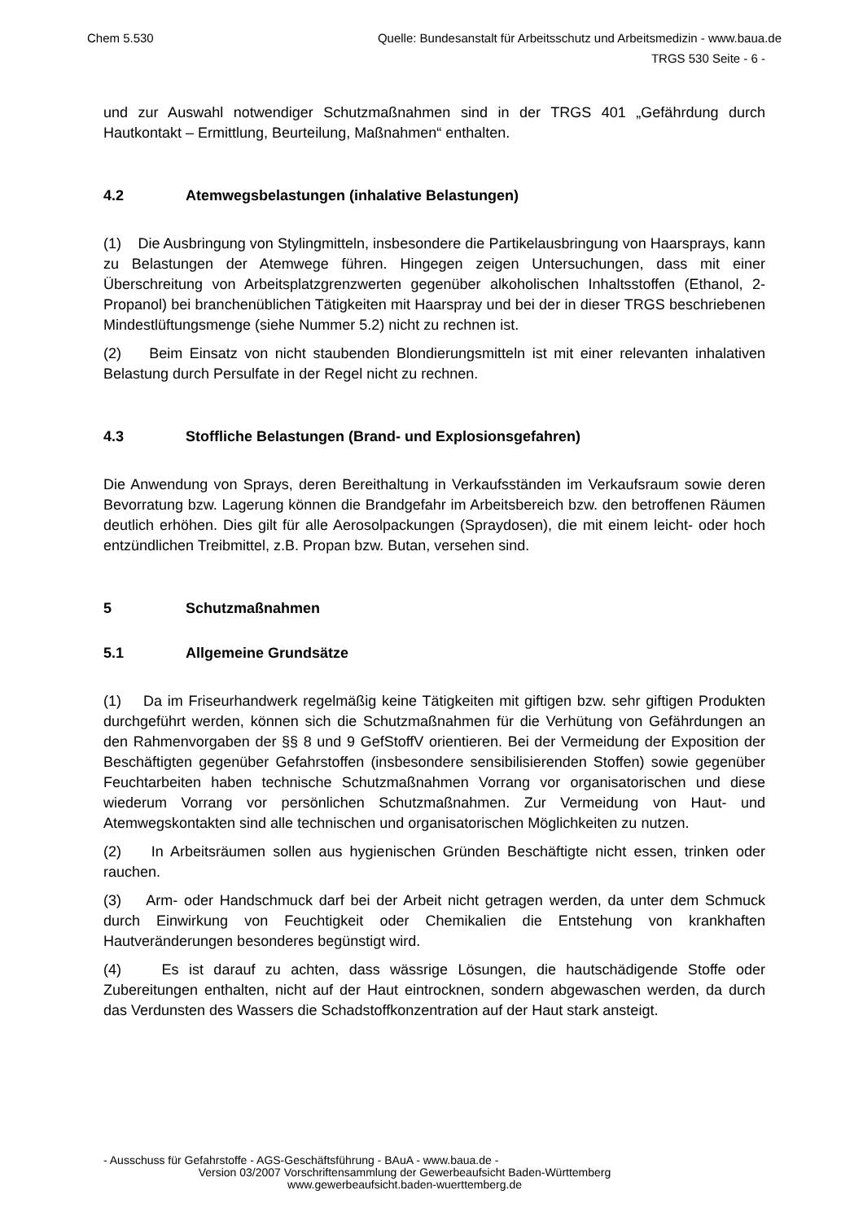Chem 5.530 Quelle: Bundesanstalt für Arbeitsschutz und Arbeitsmedizin - www.baua.de
TRGS 530 Seite - 6 -
und zur Auswahl notwendiger Schutzmaßnahmen sind in der TRGS 401 „Gefährdung durch Hautkontakt – Ermittlung, Beurteilung, Maßnahmen“ enthalten.
4.2 Atemwegsbelastungen (inhalative Belastungen)
(1) Die Ausbringung von Stylingmitteln, insbesondere die Partikelausbringung von Haarsprays, kann zu Belastungen der Atemwege führen. Hingegen zeigen Untersuchungen, dass mit einer Überschreitung von Arbeitsplatzgrenzwerten gegenüber alkoholischen Inhaltsstoffen (Ethanol, 2-Propanol) bei branchenüblichen Tätigkeiten mit Haarspray und bei der in dieser TRGS beschriebenen Mindestlüftungsmenge (siehe Nummer 5.2) nicht zu rechnen ist.
(2) Beim Einsatz von nicht staubenden Blondierungsmitteln ist mit einer relevanten inhalativen Belastung durch Persulfate in der Regel nicht zu rechnen.
4.3 Stoffliche Belastungen (Brand- und Explosionsgefahren)
Die Anwendung von Sprays, deren Bereithaltung in Verkaufsständen im Verkaufsraum sowie deren Bevorratung bzw. Lagerung können die Brandgefahr im Arbeitsbereich bzw. den betroffenen Räumen deutlich erhöhen. Dies gilt für alle Aerosolpackungen (Spraydosen), die mit einem leicht- oder hoch entzündlichen Treibmittel, z.B. Propan bzw. Butan, versehen sind.
5 Schutzmaßnahmen
5.1 Allgemeine Grundsätze
(1) Da im Friseurhandwerk regelmäßig keine Tätigkeiten mit giftigen bzw. sehr giftigen Produkten durchgeführt werden, können sich die Schutzmaßnahmen für die Verhütung von Gefährdungen an den Rahmenvorgaben der §§ 8 und 9 GefStoffV orientieren. Bei der Vermeidung der Exposition der Beschäftigten gegenüber Gefahrstoffen (insbesondere sensibilisierenden Stoffen) sowie gegenüber Feuchtarbeiten haben technische Schutzmaßnahmen Vorrang vor organisatorischen und diese wiederum Vorrang vor persönlichen Schutzmaßnahmen. Zur Vermeidung von Haut- und Atemwegskontakten sind alle technischen und organisatorischen Möglichkeiten zu nutzen.
(2) In Arbeitsräumen sollen aus hygienischen Gründen Beschäftigte nicht essen, trinken oder rauchen.
(3) Arm- oder Handschmuck darf bei der Arbeit nicht getragen werden, da unter dem Schmuck durch Einwirkung von Feuchtigkeit oder Chemikalien die Entstehung von krankhaften Hautveränderungen besonderes begünstigt wird.
(4) Es ist darauf zu achten, dass wässrige Lösungen, die hautschädigende Stoffe oder Zubereitungen enthalten, nicht auf der Haut eintrocknen, sondern abgewaschen werden, da durch das Verdunsten des Wassers die Schadstoffkonzentration auf der Haut stark ansteigt.
- Ausschuss für Gefahrstoffe - AGS-Geschäftsführung - BAuA - www.baua.de -
Version 03/2007 Vorschriftensammlung der Gewerbeaufsicht Baden-Württemberg
www.gewerbeaufsicht.baden-wuerttemberg.de